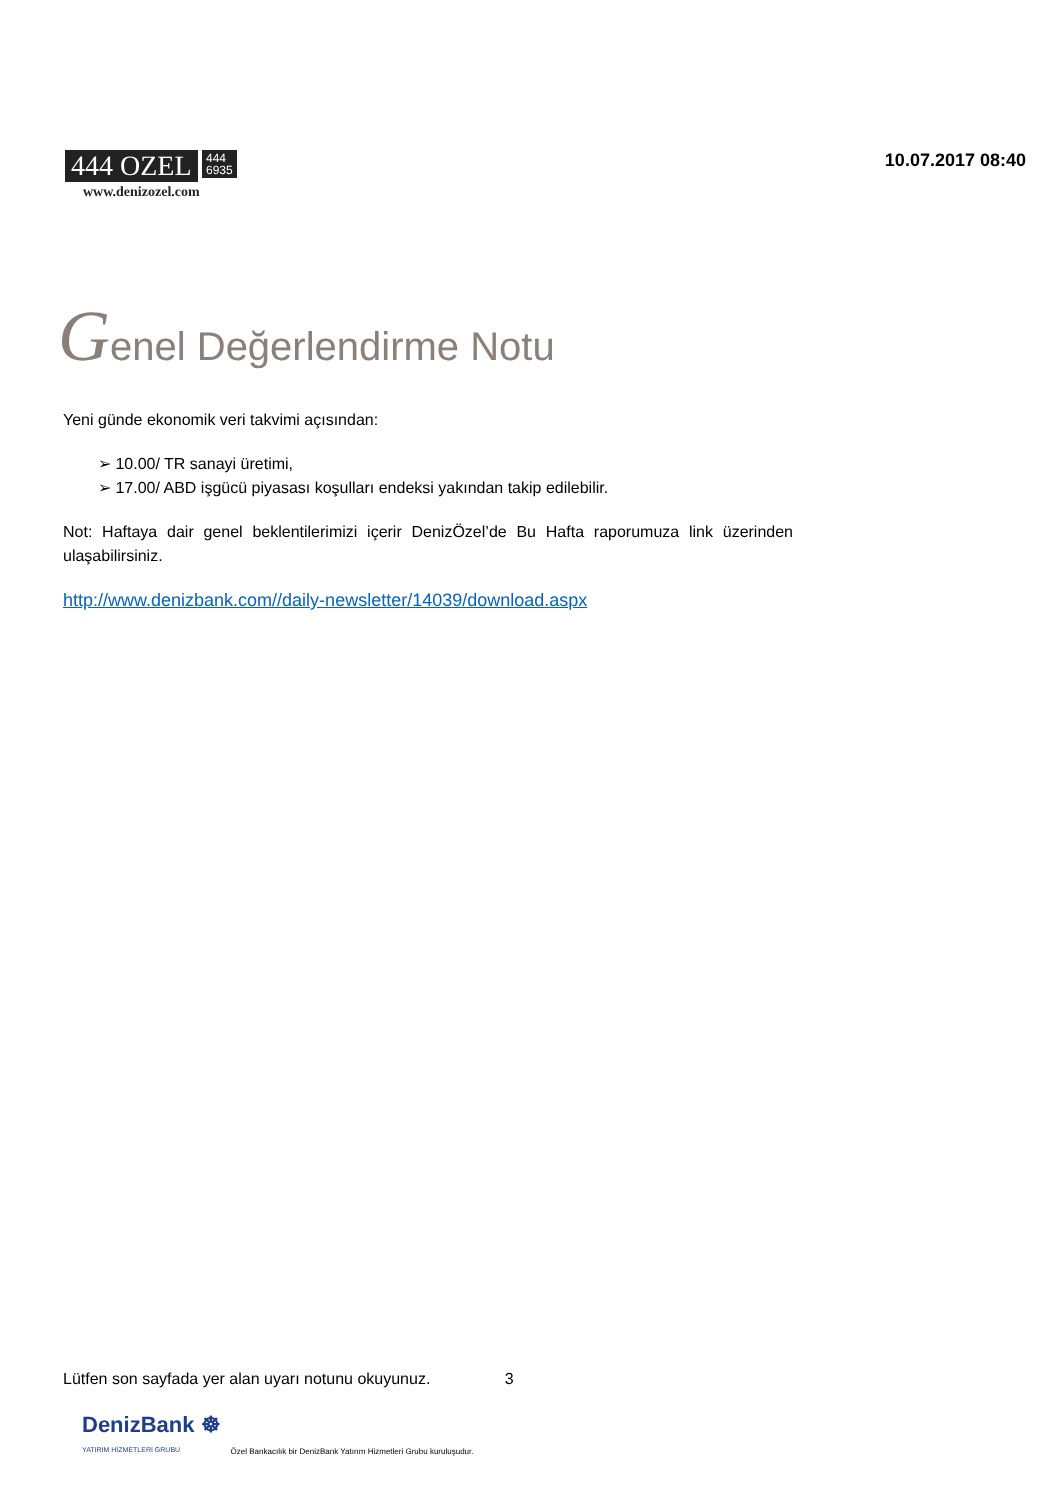444 OZEL 444
6935
www.denizozel.com
10.07.2017 08:40
Genel Değerlendirme Notu
Yeni günde ekonomik veri takvimi açısından:
➢ 10.00/ TR sanayi üretimi,
➢ 17.00/ ABD işgücü piyasası koşulları endeksi yakından takip edilebilir.
Not: Haftaya dair genel beklentilerimizi içerir DenizÖzel’de Bu Hafta raporumuza link üzerinden ulaşabilirsiniz.
http://www.denizbank.com//daily-newsletter/14039/download.aspx
Lütfen son sayfada yer alan uyarı notunu okuyunuz. 3
DenizBank ☸
YATIRIM HİZMETLERİ GRUBU
Özel Bankacılık bir DenizBank Yatırım Hizmetleri Grubu kuruluşudur.